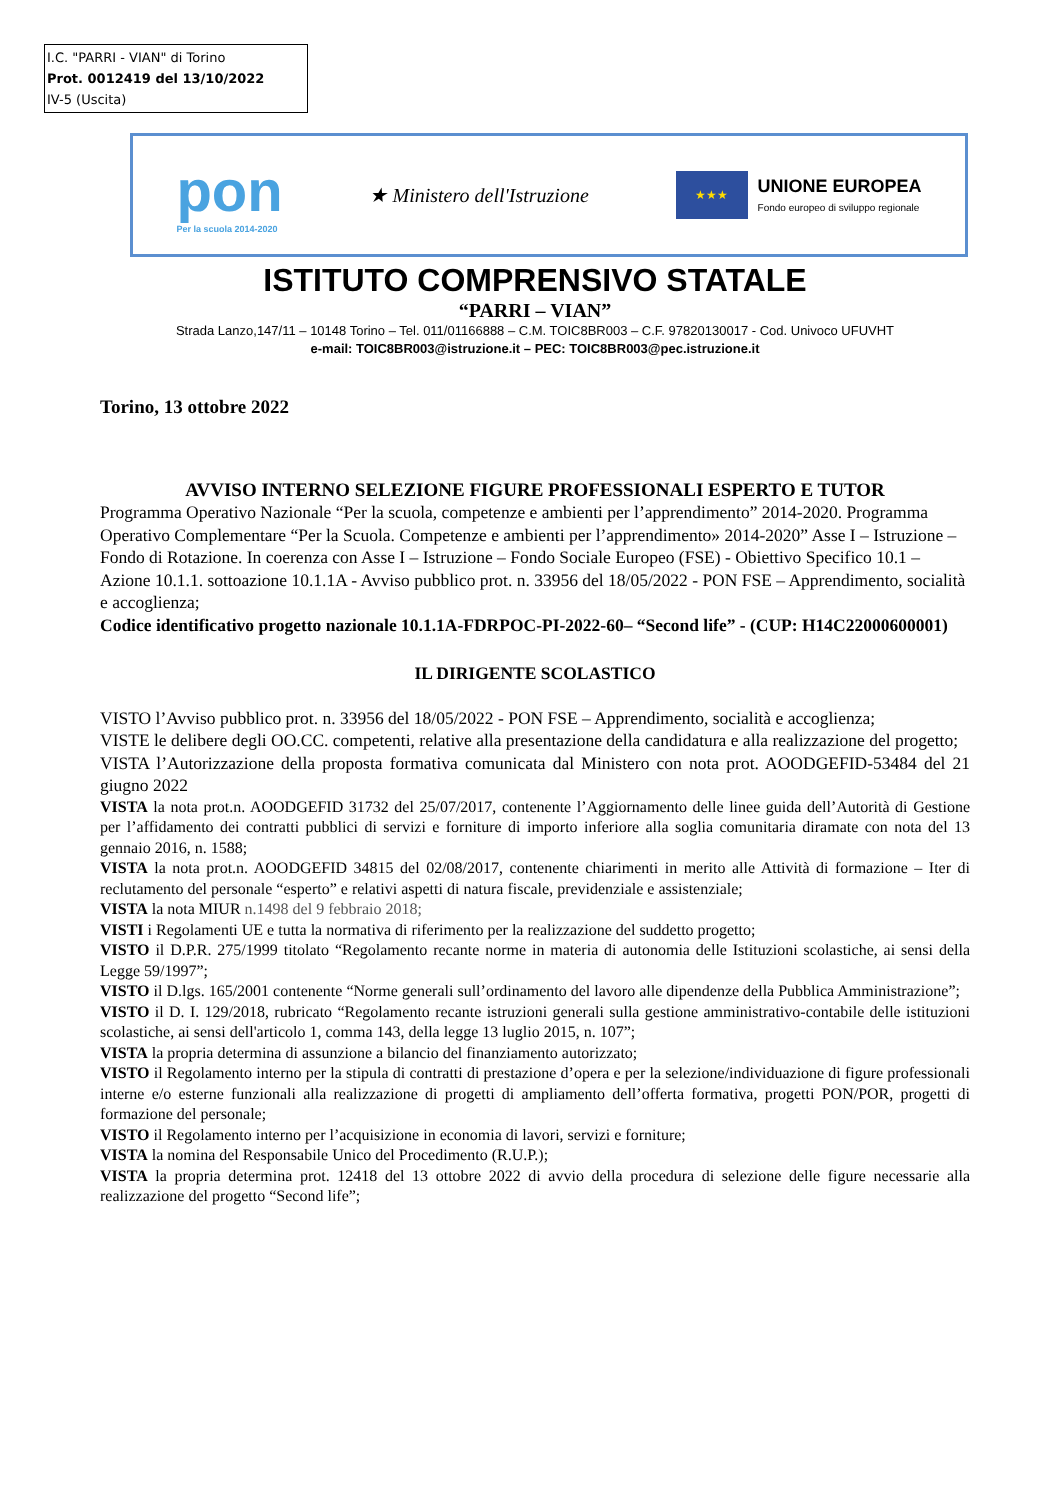I.C. "PARRI - VIAN" di Torino
Prot. 0012419 del 13/10/2022
IV-5 (Uscita)
pon
Per la scuola 2014-2020
★ Ministero dell'Istruzione
★★★
UNIONE EUROPEA
Fondo europeo di sviluppo regionale
ISTITUTO COMPRENSIVO STATALE
“PARRI – VIAN”
Strada Lanzo,147/11 – 10148 Torino – Tel. 011/01166888 – C.M. TOIC8BR003 – C.F. 97820130017 - Cod. Univoco UFUVHT
e-mail: TOIC8BR003@istruzione.it – PEC: TOIC8BR003@pec.istruzione.it
Torino, 13 ottobre 2022
AVVISO INTERNO SELEZIONE FIGURE PROFESSIONALI ESPERTO E TUTOR
Programma Operativo Nazionale “Per la scuola, competenze e ambienti per l’apprendimento” 2014-2020. Programma Operativo Complementare “Per la Scuola. Competenze e ambienti per l’apprendimento» 2014-2020” Asse I – Istruzione – Fondo di Rotazione. In coerenza con Asse I – Istruzione – Fondo Sociale Europeo (FSE) - Obiettivo Specifico 10.1 – Azione 10.1.1. sottoazione 10.1.1A - Avviso pubblico prot. n. 33956 del 18/05/2022 - PON FSE – Apprendimento, socialità e accoglienza;
Codice identificativo progetto nazionale 10.1.1A-FDRPOC-PI-2022-60– “Second life” - (CUP: H14C22000600001)
IL DIRIGENTE SCOLASTICO
VISTO l’Avviso pubblico prot. n. 33956 del 18/05/2022 - PON FSE – Apprendimento, socialità e accoglienza;
VISTE le delibere degli OO.CC. competenti, relative alla presentazione della candidatura e alla realizzazione del progetto;
VISTA l’Autorizzazione della proposta formativa comunicata dal Ministero con nota prot. AOODGEFID-53484 del 21 giugno 2022
VISTA la nota prot.n. AOODGEFID 31732 del 25/07/2017, contenente l’Aggiornamento delle linee guida dell’Autorità di Gestione per l’affidamento dei contratti pubblici di servizi e forniture di importo inferiore alla soglia comunitaria diramate con nota del 13 gennaio 2016, n. 1588;
VISTA la nota prot.n. AOODGEFID 34815 del 02/08/2017, contenente chiarimenti in merito alle Attività di formazione – Iter di reclutamento del personale “esperto” e relativi aspetti di natura fiscale, previdenziale e assistenziale;
VISTA la nota MIUR n.1498 del 9 febbraio 2018;
VISTI i Regolamenti UE e tutta la normativa di riferimento per la realizzazione del suddetto progetto;
VISTO il D.P.R. 275/1999 titolato “Regolamento recante norme in materia di autonomia delle Istituzioni scolastiche, ai sensi della Legge 59/1997”;
VISTO il D.lgs. 165/2001 contenente “Norme generali sull’ordinamento del lavoro alle dipendenze della Pubblica Amministrazione”;
VISTO il D. I. 129/2018, rubricato “Regolamento recante istruzioni generali sulla gestione amministrativo-contabile delle istituzioni scolastiche, ai sensi dell'articolo 1, comma 143, della legge 13 luglio 2015, n. 107”;
VISTA la propria determina di assunzione a bilancio del finanziamento autorizzato;
VISTO il Regolamento interno per la stipula di contratti di prestazione d’opera e per la selezione/individuazione di figure professionali interne e/o esterne funzionali alla realizzazione di progetti di ampliamento dell’offerta formativa, progetti PON/POR, progetti di formazione del personale;
VISTO il Regolamento interno per l’acquisizione in economia di lavori, servizi e forniture;
VISTA la nomina del Responsabile Unico del Procedimento (R.U.P.);
VISTA la propria determina prot. 12418 del 13 ottobre 2022 di avvio della procedura di selezione delle figure necessarie alla realizzazione del progetto “Second life”;